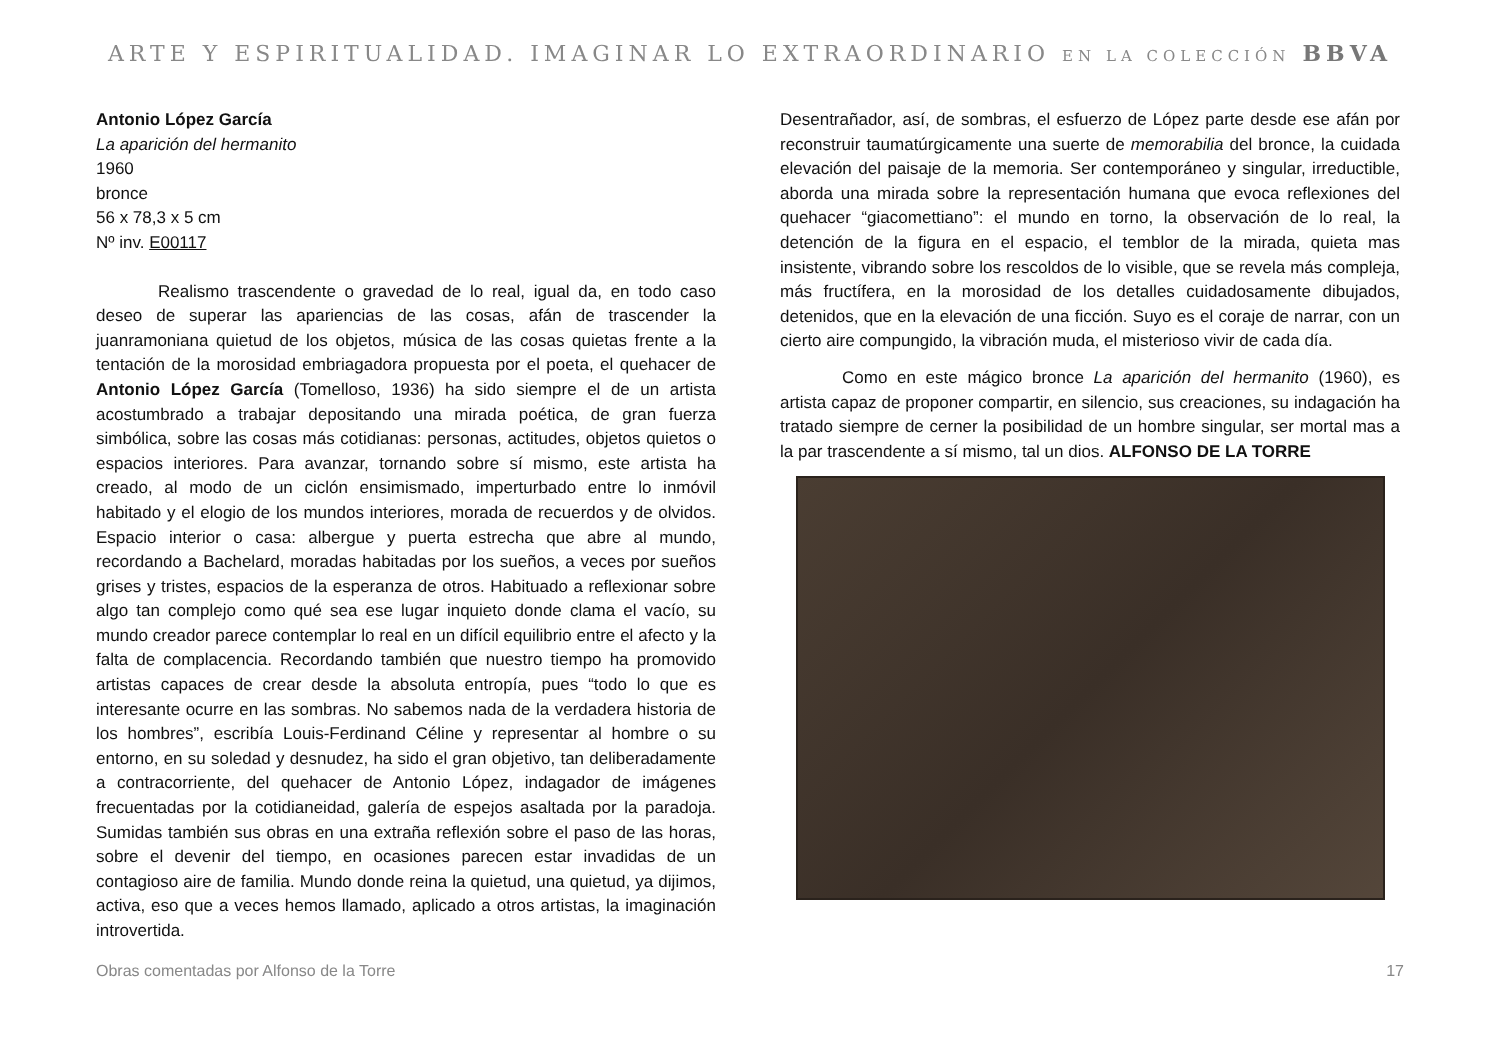ARTE Y ESPIRITUALIDAD. IMAGINAR LO EXTRAORDINARIO EN LA COLECCIÓN BBVA
Antonio López García
La aparición del hermanito
1960
bronce
56 x 78,3 x 5 cm
Nº inv. E00117
Realismo trascendente o gravedad de lo real, igual da, en todo caso deseo de superar las apariencias de las cosas, afán de trascender la juanramoniana quietud de los objetos, música de las cosas quietas frente a la tentación de la morosidad embriagadora propuesta por el poeta, el quehacer de Antonio López García (Tomelloso, 1936) ha sido siempre el de un artista acostumbrado a trabajar depositando una mirada poética, de gran fuerza simbólica, sobre las cosas más cotidianas: personas, actitudes, objetos quietos o espacios interiores. Para avanzar, tornando sobre sí mismo, este artista ha creado, al modo de un ciclón ensimismado, imperturbado entre lo inmóvil habitado y el elogio de los mundos interiores, morada de recuerdos y de olvidos. Espacio interior o casa: albergue y puerta estrecha que abre al mundo, recordando a Bachelard, moradas habitadas por los sueños, a veces por sueños grises y tristes, espacios de la esperanza de otros. Habituado a reflexionar sobre algo tan complejo como qué sea ese lugar inquieto donde clama el vacío, su mundo creador parece contemplar lo real en un difícil equilibrio entre el afecto y la falta de complacencia. Recordando también que nuestro tiempo ha promovido artistas capaces de crear desde la absoluta entropía, pues “todo lo que es interesante ocurre en las sombras. No sabemos nada de la verdadera historia de los hombres”, escribía Louis-Ferdinand Céline y representar al hombre o su entorno, en su soledad y desnudez, ha sido el gran objetivo, tan deliberadamente a contracorriente, del quehacer de Antonio López, indagador de imágenes frecuentadas por la cotidianeidad, galería de espejos asaltada por la paradoja. Sumidas también sus obras en una extraña reflexión sobre el paso de las horas, sobre el devenir del tiempo, en ocasiones parecen estar invadidas de un contagioso aire de familia. Mundo donde reina la quietud, una quietud, ya dijimos, activa, eso que a veces hemos llamado, aplicado a otros artistas, la imaginación introvertida.
Desentrañador, así, de sombras, el esfuerzo de López parte desde ese afán por reconstruir taumatúrgicamente una suerte de memorabilia del bronce, la cuidada elevación del paisaje de la memoria. Ser contemporáneo y singular, irreductible, aborda una mirada sobre la representación humana que evoca reflexiones del quehacer “giacomettiano”: el mundo en torno, la observación de lo real, la detención de la figura en el espacio, el temblor de la mirada, quieta mas insistente, vibrando sobre los rescoldos de lo visible, que se revela más compleja, más fructífera, en la morosidad de los detalles cuidadosamente dibujados, detenidos, que en la elevación de una ficción. Suyo es el coraje de narrar, con un cierto aire compungido, la vibración muda, el misterioso vivir de cada día.
Como en este mágico bronce La aparición del hermanito (1960), es artista capaz de proponer compartir, en silencio, sus creaciones, su indagación ha tratado siempre de cerner la posibilidad de un hombre singular, ser mortal mas a la par trascendente a sí mismo, tal un dios. ALFONSO DE LA TORRE
Obras comentadas por Alfonso de la Torre 17